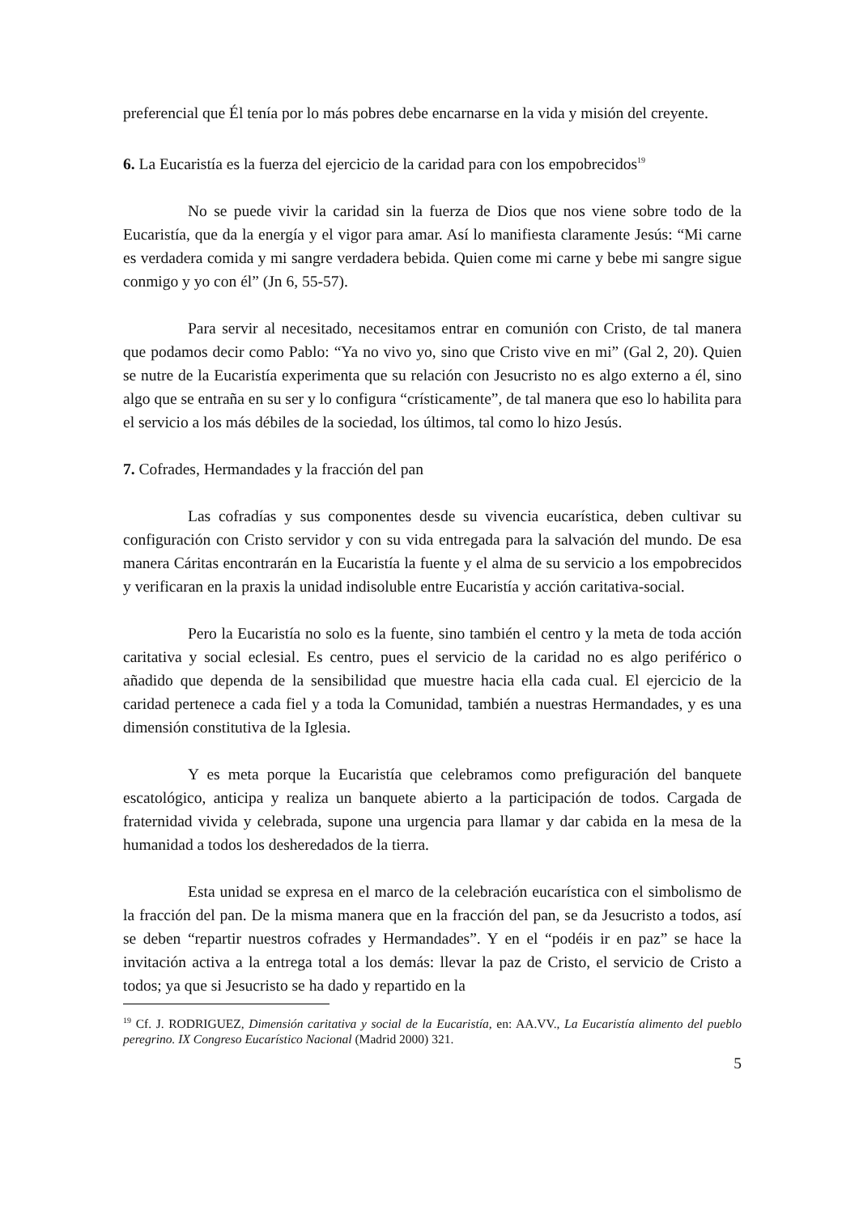preferencial que Él tenía por lo más pobres debe encarnarse en la vida y misión del creyente.
6. La Eucaristía es la fuerza del ejercicio de la caridad para con los empobrecidos<sup>19</sup>
No se puede vivir la caridad sin la fuerza de Dios que nos viene sobre todo de la Eucaristía, que da la energía y el vigor para amar. Así lo manifiesta claramente Jesús: “Mi carne es verdadera comida y mi sangre verdadera bebida. Quien come mi carne y bebe mi sangre sigue conmigo y yo con él” (Jn 6, 55-57).
Para servir al necesitado, necesitamos entrar en comunión con Cristo, de tal manera que podamos decir como Pablo: “Ya no vivo yo, sino que Cristo vive en mi” (Gal 2, 20). Quien se nutre de la Eucaristía experimenta que su relación con Jesucristo no es algo externo a él, sino algo que se entraña en su ser y lo configura “crísticamente”, de tal manera que eso lo habilita para el servicio a los más débiles de la sociedad, los últimos, tal como lo hizo Jesús.
7. Cofrades, Hermandades y la fracción del pan
Las cofradías y sus componentes desde su vivencia eucarística, deben cultivar su configuración con Cristo servidor y con su vida entregada para la salvación del mundo. De esa manera Cáritas encontrarán en la Eucaristía la fuente y el alma de su servicio a los empobrecidos y verificaran en la praxis la unidad indisoluble entre Eucaristía y acción caritativa-social.
Pero la Eucaristía no solo es la fuente, sino también el centro y la meta de toda acción caritativa y social eclesial. Es centro, pues el servicio de la caridad no es algo periférico o añadido que dependa de la sensibilidad que muestre hacia ella cada cual. El ejercicio de la caridad pertenece a cada fiel y a toda la Comunidad, también a nuestras Hermandades, y es una dimensión constitutiva de la Iglesia.
Y es meta porque la Eucaristía que celebramos como prefiguración del banquete escatológico, anticipa y realiza un banquete abierto a la participación de todos. Cargada de fraternidad vivida y celebrada, supone una urgencia para llamar y dar cabida en la mesa de la humanidad a todos los desheredados de la tierra.
Esta unidad se expresa en el marco de la celebración eucarística con el simbolismo de la fracción del pan. De la misma manera que en la fracción del pan, se da Jesucristo a todos, así se deben “repartir nuestros cofrades y Hermandades”. Y en el “podéis ir en paz” se hace la invitación activa a la entrega total a los demás: llevar la paz de Cristo, el servicio de Cristo a todos; ya que si Jesucristo se ha dado y repartido en la
<sup>19</sup> Cf. J. RODRIGUEZ, Dimensión caritativa y social de la Eucaristía, en: AA.VV., La Eucaristía alimento del pueblo peregrino. IX Congreso Eucarístico Nacional (Madrid 2000) 321.
5